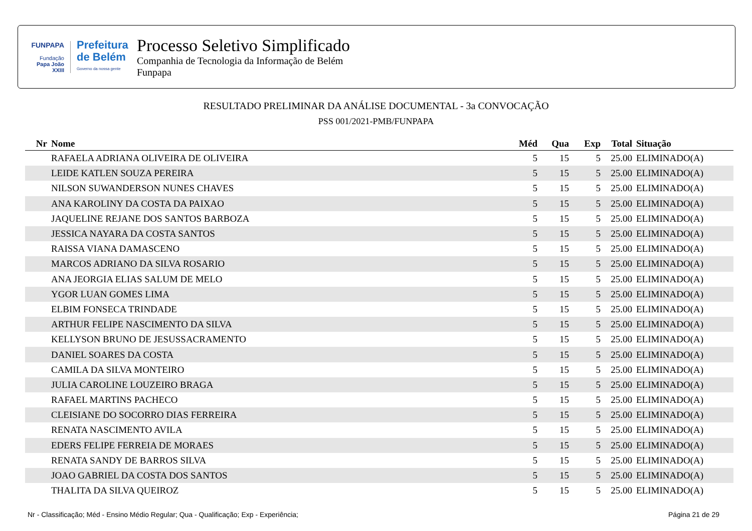FUNPAPA
Fundação
Papa João XXIII
Prefeitura de Belém
Governo da nossa gente
Processo Seletivo Simplificado
Companhia de Tecnologia da Informação de Belém
Funpapa
RESULTADO PRELIMINAR DA ANÁLISE DOCUMENTAL - 3a CONVOCAÇÃO
PSS 001/2021-PMB/FUNPAPA
| Nr | Nome | Méd | Qua | Exp | Total | Situação |
| --- | --- | --- | --- | --- | --- | --- |
| | RAFAELA ADRIANA OLIVEIRA DE OLIVEIRA | 5 | 15 | 5 | 25.00 | ELIMINADO(A) |
| | LEIDE KATLEN SOUZA PEREIRA | 5 | 15 | 5 | 25.00 | ELIMINADO(A) |
| | NILSON SUWANDERSON NUNES CHAVES | 5 | 15 | 5 | 25.00 | ELIMINADO(A) |
| | ANA KAROLINY DA COSTA DA PAIXAO | 5 | 15 | 5 | 25.00 | ELIMINADO(A) |
| | JAQUELINE REJANE DOS SANTOS BARBOZA | 5 | 15 | 5 | 25.00 | ELIMINADO(A) |
| | JESSICA NAYARA DA COSTA SANTOS | 5 | 15 | 5 | 25.00 | ELIMINADO(A) |
| | RAISSA VIANA DAMASCENO | 5 | 15 | 5 | 25.00 | ELIMINADO(A) |
| | MARCOS ADRIANO DA SILVA ROSARIO | 5 | 15 | 5 | 25.00 | ELIMINADO(A) |
| | ANA JEORGIA ELIAS SALUM DE MELO | 5 | 15 | 5 | 25.00 | ELIMINADO(A) |
| | YGOR LUAN GOMES LIMA | 5 | 15 | 5 | 25.00 | ELIMINADO(A) |
| | ELBIM FONSECA TRINDADE | 5 | 15 | 5 | 25.00 | ELIMINADO(A) |
| | ARTHUR FELIPE NASCIMENTO DA SILVA | 5 | 15 | 5 | 25.00 | ELIMINADO(A) |
| | KELLYSON BRUNO DE JESUSSACRAMENTO | 5 | 15 | 5 | 25.00 | ELIMINADO(A) |
| | DANIEL SOARES DA COSTA | 5 | 15 | 5 | 25.00 | ELIMINADO(A) |
| | CAMILA DA SILVA MONTEIRO | 5 | 15 | 5 | 25.00 | ELIMINADO(A) |
| | JULIA CAROLINE LOUZEIRO BRAGA | 5 | 15 | 5 | 25.00 | ELIMINADO(A) |
| | RAFAEL MARTINS PACHECO | 5 | 15 | 5 | 25.00 | ELIMINADO(A) |
| | CLEISIANE DO SOCORRO DIAS FERREIRA | 5 | 15 | 5 | 25.00 | ELIMINADO(A) |
| | RENATA NASCIMENTO AVILA | 5 | 15 | 5 | 25.00 | ELIMINADO(A) |
| | EDERS FELIPE FERREIA DE MORAES | 5 | 15 | 5 | 25.00 | ELIMINADO(A) |
| | RENATA SANDY DE BARROS SILVA | 5 | 15 | 5 | 25.00 | ELIMINADO(A) |
| | JOAO GABRIEL DA COSTA DOS SANTOS | 5 | 15 | 5 | 25.00 | ELIMINADO(A) |
| | THALITA DA SILVA QUEIROZ | 5 | 15 | 5 | 25.00 | ELIMINADO(A) |
Nr - Classificação; Méd - Ensino Médio Regular; Qua - Qualificação; Exp - Experiência; Página 21 de 29